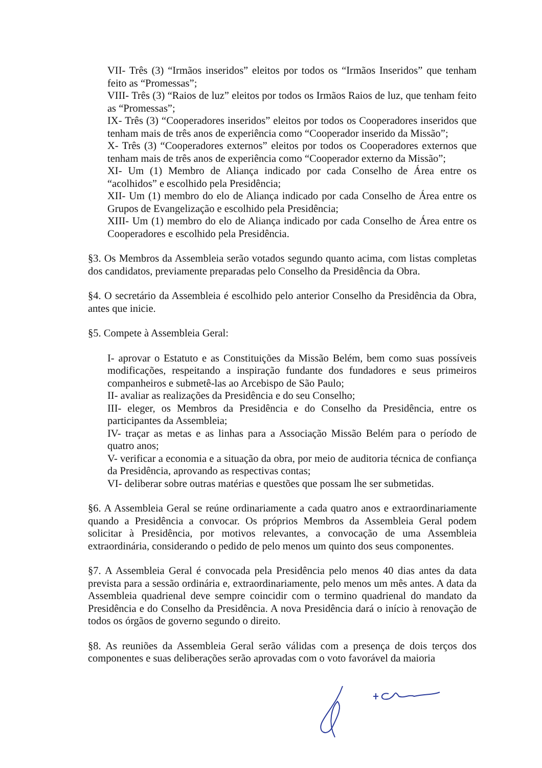VII- Três (3) “Irmãos inseridos” eleitos por todos os “Irmãos Inseridos” que tenham feito as “Promessas”;
VIII- Três (3) “Raios de luz” eleitos por todos os Irmãos Raios de luz, que tenham feito as “Promessas”;
IX- Três (3) “Cooperadores inseridos” eleitos por todos os Cooperadores inseridos que tenham mais de três anos de experiência como “Cooperador inserido da Missão”;
X- Três (3) “Cooperadores externos” eleitos por todos os Cooperadores externos que tenham mais de três anos de experiência como “Cooperador externo da Missão”;
XI- Um (1) Membro de Aliança indicado por cada Conselho de Área entre os “acolhidos” e escolhido pela Presidência;
XII- Um (1) membro do elo de Aliança indicado por cada Conselho de Área entre os Grupos de Evangelização e escolhido pela Presidência;
XIII- Um (1) membro do elo de Aliança indicado por cada Conselho de Área entre os Cooperadores e escolhido pela Presidência.
§3. Os Membros da Assembleia serão votados segundo quanto acima, com listas completas dos candidatos, previamente preparadas pelo Conselho da Presidência da Obra.
§4. O secretário da Assembleia é escolhido pelo anterior Conselho da Presidência da Obra, antes que inicie.
§5. Compete à Assembleia Geral:
I- aprovar o Estatuto e as Constituições da Missão Belém, bem como suas possíveis modificações, respeitando a inspiração fundante dos fundadores e seus primeiros companheiros e submetê-las ao Arcebispo de São Paulo;
II- avaliar as realizações da Presidência e do seu Conselho;
III- eleger, os Membros da Presidência e do Conselho da Presidência, entre os participantes da Assembleia;
IV- traçar as metas e as linhas para a Associação Missão Belém para o período de quatro anos;
V- verificar a economia e a situação da obra, por meio de auditoria técnica de confiança da Presidência, aprovando as respectivas contas;
VI- deliberar sobre outras matérias e questões que possam lhe ser submetidas.
§6. A Assembleia Geral se reúne ordinariamente a cada quatro anos e extraordinariamente quando a Presidência a convocar. Os próprios Membros da Assembleia Geral podem solicitar à Presidência, por motivos relevantes, a convocação de uma Assembleia extraordinária, considerando o pedido de pelo menos um quinto dos seus componentes.
§7. A Assembleia Geral é convocada pela Presidência pelo menos 40 dias antes da data prevista para a sessão ordinária e, extraordinariamente, pelo menos um mês antes. A data da Assembleia quadrienal deve sempre coincidir com o termino quadrienal do mandato da Presidência e do Conselho da Presidência. A nova Presidência dará o início à renovação de todos os órgãos de governo segundo o direito.
§8. As reuniões da Assembleia Geral serão válidas com a presença de dois terços dos componentes e suas deliberações serão aprovadas com o voto favorável da maioria